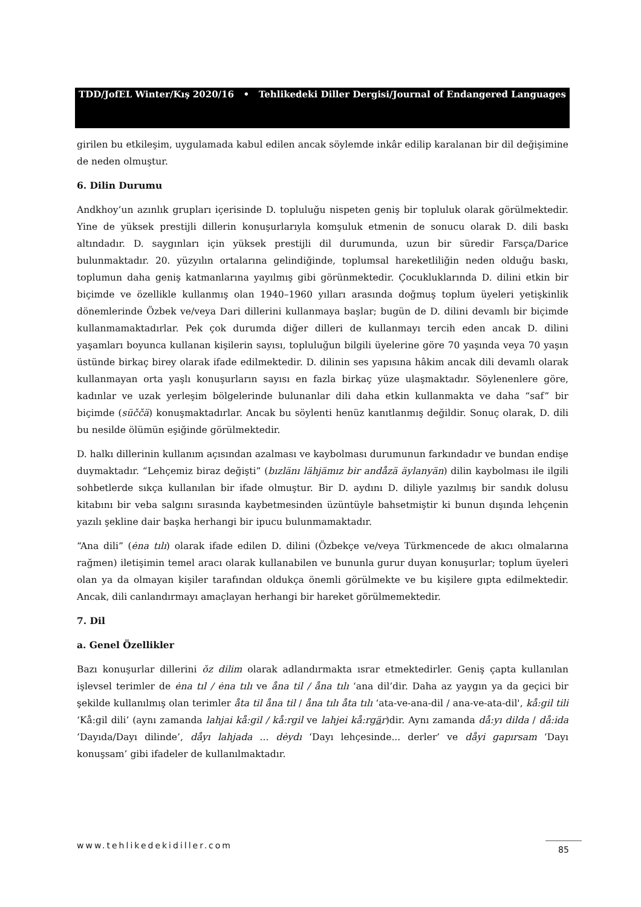TDD/JofEL Winter/Kış 2020/16 • Tehlikedeki Diller Dergisi/Journal of Endangered Languages
girilen bu etkileşim, uygulamada kabul edilen ancak söylemde inkâr edilip karalanan bir dil değişimine de neden olmuştur.
6. Dilin Durumu
Andkhoy’un azınlık grupları içerisinde D. topluluğu nispeten geniş bir topluluk olarak görülmektedir. Yine de yüksek prestijli dillerin konuşurlarıyla komşuluk etmenin de sonucu olarak D. dili baskı altındadır. D. saygınları için yüksek prestijli dil durumunda, uzun bir süredir Farsça/Darice bulunmaktadır. 20. yüzyılın ortalarına gelindiğinde, toplumsal hareketliliğin neden olduğu baskı, toplumun daha geniş katmanlarına yayılmış gibi görünmektedir. Çocukluklarında D. dilini etkin bir biçimde ve özellikle kullanmış olan 1940–1960 yılları arasında doğmuş toplum üyeleri yetişkinlik dönemlerinde Özbek ve/veya Dari dillerini kullanmaya başlar; bugün de D. dilini devamlı bir biçimde kullanmamaktadırlar. Pek çok durumda diğer dilleri de kullanmayı tercih eden ancak D. dilini yaşamları boyunca kullanan kişilerin sayısı, topluluğun bilgili üyelerine göre 70 yaşında veya 70 yaşın üstünde birkaç birey olarak ifade edilmektedir. D. dilinin ses yapısına hâkim ancak dili devamlı olarak kullanmayan orta yaşlı konuşurların sayısı en fazla birkaç yüze ulaşmaktadır. Söylenenlere göre, kadınlar ve uzak yerleşim bölgelerinde bulunanlar dili daha etkin kullanmakta ve daha “saf” bir biçimde (süččä) konuşmaktadırlar. Ancak bu söylenti henüz kanıtlanmış değildir. Sonuç olarak, D. dili bu nesilde ölümün eşiğinde görülmektedir.
D. halkı dillerinin kullanım açısından azalması ve kaybolması durumunun farkındadır ve bundan endişe duymaktadır. “Lehçemiz biraz değişti” (bızlänı lähjämız bir andåzä äylanyän) dilin kaybolması ile ilgili sohbetlerde sıkça kullanılan bir ifade olmuştur. Bir D. aydını D. diliyle yazılmış bir sandık dolusu kitabını bir veba salgını sırasında kaybetmesinden üzüntüyle bahsetmiştir ki bunun dışında lehçenin yazılı şekline dair başka herhangi bir ipucu bulunmamaktadır.
“Ana dili” (ėna tılı) olarak ifade edilen D. dilini (Özbekçe ve/veya Türkmencede de akıcı olmalarına rağmen) iletişimin temel aracı olarak kullanabilen ve bununla gurur duyan konuşurlar; toplum üyeleri olan ya da olmayan kişiler tarafından oldukça önemli görülmekte ve bu kişilere gıpta edilmektedir. Ancak, dili canlandırmayı amaçlayan herhangi bir hareket görülmemektedir.
7. Dil
a. Genel Özellikler
Bazı konuşurlar dillerini ŏz dilim olarak adlandırmakta ısrar etmektedirler. Geniş çapta kullanılan işlevsel terimler de ėna tıl / ėna tılı ve åna til / åna tılı ‘ana dil’dir. Daha az yaygın ya da geçici bir şekilde kullanılmış olan terimler åta til åna til / åna tılı åta tılı ‘ata-ve-ana-dil / ana-ve-ata-dil', kå:gil tili ‘Kå:gil dili’ (aynı zamanda lahjai kå:gil / kå:rgil ve lahjei kå:rgär)dir. Aynı zamanda då:yı dilda / då:ida ‘Dayıda/Dayı dilinde’, dåyı lahjada ... dėydı ‘Dayı lehçesinde... derler’ ve dåyi gapırsam ‘Dayı konuşsam’ gibi ifadeler de kullanılmaktadır.
www.tehlikedekidiller.com 85